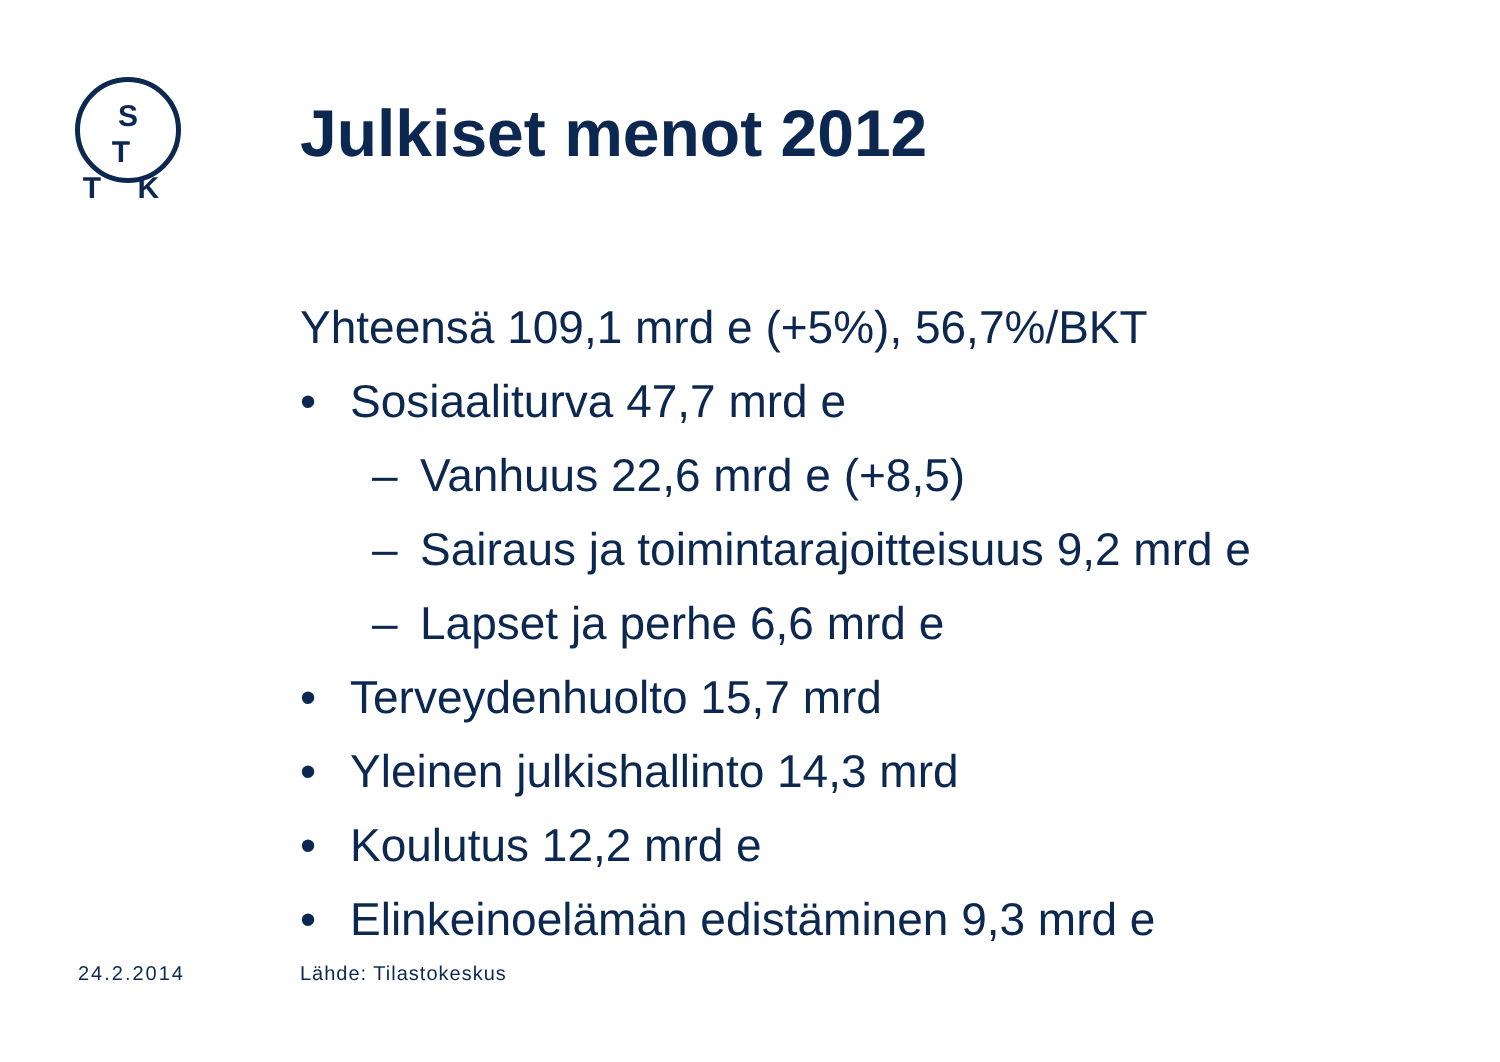S T
T K
Julkiset menot 2012
Yhteensä 109,1 mrd e (+5%), 56,7%/BKT
• Sosiaaliturva 47,7 mrd e
– Vanhuus 22,6 mrd e (+8,5)
– Sairaus ja toimintarajoitteisuus 9,2 mrd e
– Lapset ja perhe 6,6 mrd e
• Terveydenhuolto 15,7 mrd
• Yleinen julkishallinto 14,3 mrd
• Koulutus 12,2 mrd e
• Elinkeinoelämän edistäminen 9,3 mrd e
24.2.2014 Lähde: Tilastokeskus